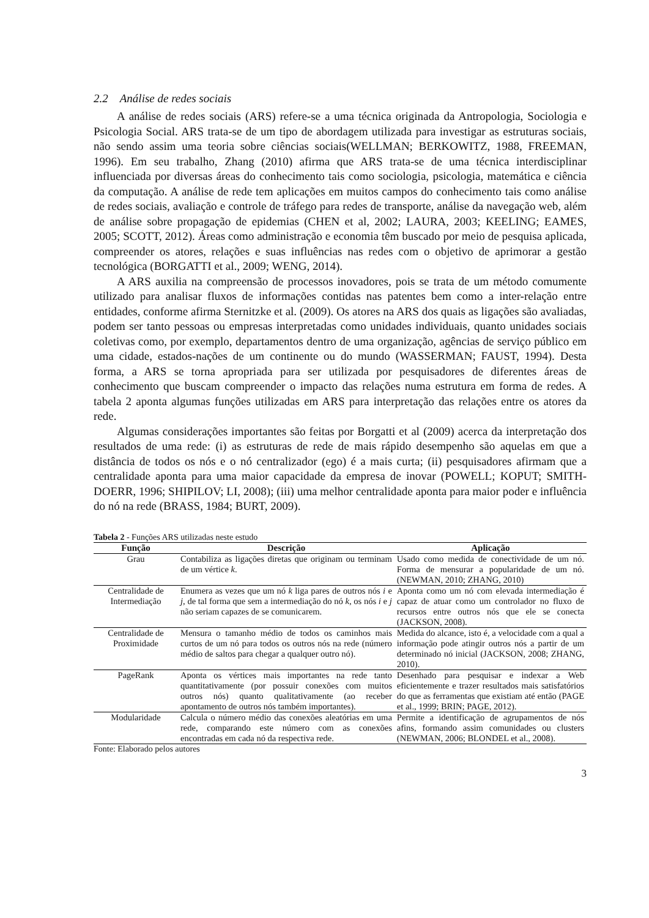2.2 Análise de redes sociais
A análise de redes sociais (ARS) refere-se a uma técnica originada da Antropologia, Sociologia e Psicologia Social. ARS trata-se de um tipo de abordagem utilizada para investigar as estruturas sociais, não sendo assim uma teoria sobre ciências sociais(WELLMAN; BERKOWITZ, 1988, FREEMAN, 1996). Em seu trabalho, Zhang (2010) afirma que ARS trata-se de uma técnica interdisciplinar influenciada por diversas áreas do conhecimento tais como sociologia, psicologia, matemática e ciência da computação. A análise de rede tem aplicações em muitos campos do conhecimento tais como análise de redes sociais, avaliação e controle de tráfego para redes de transporte, análise da navegação web, além de análise sobre propagação de epidemias (CHEN et al, 2002; LAURA, 2003; KEELING; EAMES, 2005; SCOTT, 2012). Áreas como administração e economia têm buscado por meio de pesquisa aplicada, compreender os atores, relações e suas influências nas redes com o objetivo de aprimorar a gestão tecnológica (BORGATTI et al., 2009; WENG, 2014).
A ARS auxilia na compreensão de processos inovadores, pois se trata de um método comumente utilizado para analisar fluxos de informações contidas nas patentes bem como a inter-relação entre entidades, conforme afirma Sternitzke et al. (2009). Os atores na ARS dos quais as ligações são avaliadas, podem ser tanto pessoas ou empresas interpretadas como unidades individuais, quanto unidades sociais coletivas como, por exemplo, departamentos dentro de uma organização, agências de serviço público em uma cidade, estados-nações de um continente ou do mundo (WASSERMAN; FAUST, 1994). Desta forma, a ARS se torna apropriada para ser utilizada por pesquisadores de diferentes áreas de conhecimento que buscam compreender o impacto das relações numa estrutura em forma de redes. A tabela 2 aponta algumas funções utilizadas em ARS para interpretação das relações entre os atores da rede.
Algumas considerações importantes são feitas por Borgatti et al (2009) acerca da interpretação dos resultados de uma rede: (i) as estruturas de rede de mais rápido desempenho são aquelas em que a distância de todos os nós e o nó centralizador (ego) é a mais curta; (ii) pesquisadores afirmam que a centralidade aponta para uma maior capacidade da empresa de inovar (POWELL; KOPUT; SMITH-DOERR, 1996; SHIPILOV; LI, 2008); (iii) uma melhor centralidade aponta para maior poder e influência do nó na rede (BRASS, 1984; BURT, 2009).
Tabela 2 - Funções ARS utilizadas neste estudo
| Função | Descrição | Aplicação |
| --- | --- | --- |
| Grau | Contabiliza as ligações diretas que originam ou terminam de um vértice k . | Usado como medida de conectividade de um nó. Forma de mensurar a popularidade de um nó. (NEWMAN, 2010; ZHANG, 2010) |
| Centralidade de Intermediação | Enumera as vezes que um nó k liga pares de outros nós i e j , de tal forma que sem a intermediação do nó k , os nós i e j não seriam capazes de se comunicarem. | Aponta como um nó com elevada intermediação é capaz de atuar como um controlador no fluxo de recursos entre outros nós que ele se conecta (JACKSON, 2008). |
| Centralidade de Proximidade | Mensura o tamanho médio de todos os caminhos mais curtos de um nó para todos os outros nós na rede (número médio de saltos para chegar a qualquer outro nó). | Medida do alcance, isto é, a velocidade com a qual a informação pode atingir outros nós a partir de um determinado nó inicial (JACKSON, 2008; ZHANG, 2010). |
| PageRank | Aponta os vértices mais importantes na rede tanto quantitativamente (por possuir conexões com muitos outros nós) quanto qualitativamente (ao receber apontamento de outros nós também importantes). | Desenhado para pesquisar e indexar a Web eficientemente e trazer resultados mais satisfatórios do que as ferramentas que existiam até então (PAGE et al., 1999; BRIN; PAGE, 2012). |
| Modularidade | Calcula o número médio das conexões aleatórias em uma rede, comparando este número com as conexões encontradas em cada nó da respectiva rede. | Permite a identificação de agrupamentos de nós afins, formando assim comunidades ou clusters (NEWMAN, 2006; BLONDEL et al., 2008). |
Fonte: Elaborado pelos autores
3